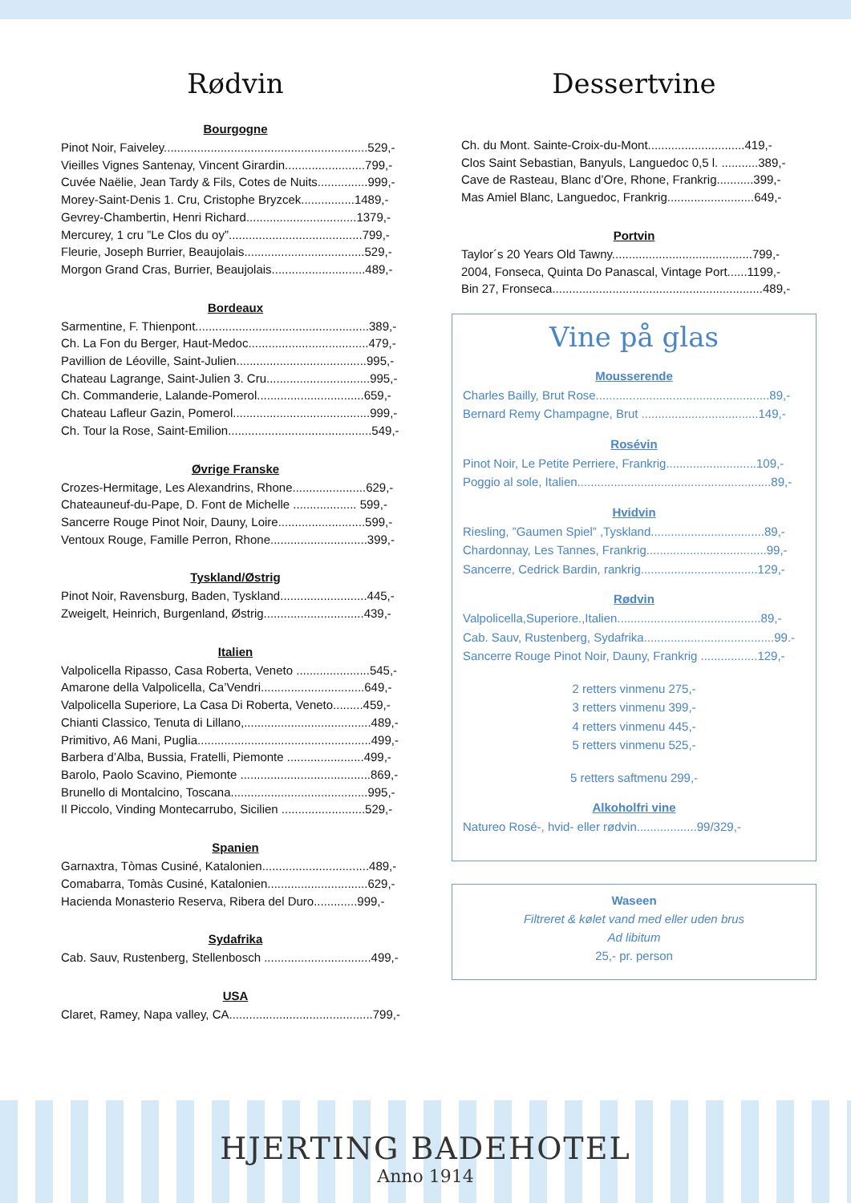Rødvin
Bourgogne
Pinot Noir, Faiveley.............................................................529,-
Vieilles Vignes Santenay, Vincent Girardin........................799,-
Cuvée Naëlie, Jean Tardy & Fils, Cotes de Nuits...............999,-
Morey-Saint-Denis 1. Cru, Cristophe Bryzcek................1489,-
Gevrey-Chambertin, Henri Richard.................................1379,-
Mercurey, 1 cru ”Le Clos du oy”........................................799,-
Fleurie, Joseph Burrier, Beaujolais....................................529,-
Morgon Grand Cras, Burrier, Beaujolais............................489,-
Bordeaux
Sarmentine, F. Thienpont....................................................389,-
Ch. La Fon du Berger, Haut-Medoc....................................479,-
Pavillion de Léoville, Saint-Julien.......................................995,-
Chateau Lagrange, Saint-Julien 3. Cru...............................995,-
Ch. Commanderie, Lalande-Pomerol................................659,-
Chateau Lafleur Gazin, Pomerol.........................................999,-
Ch. Tour la Rose, Saint-Emilion...........................................549,-
Øvrige Franske
Crozes-Hermitage, Les Alexandrins, Rhone......................629,-
Chateauneuf-du-Pape, D. Font de Michelle ................... 599,-
Sancerre Rouge Pinot Noir, Dauny, Loire..........................599,-
Ventoux Rouge, Famille Perron, Rhone.............................399,-
Tyskland/Østrig
Pinot Noir, Ravensburg, Baden, Tyskland..........................445,-
Zweigelt, Heinrich, Burgenland, Østrig..............................439,-
Italien
Valpolicella Ripasso, Casa Roberta, Veneto ......................545,-
Amarone della Valpolicella, Ca’Vendri...............................649,-
Valpolicella Superiore, La Casa Di Roberta, Veneto.........459,-
Chianti Classico, Tenuta di Lillano,......................................489,-
Primitivo, A6 Mani, Puglia....................................................499,-
Barbera d’Alba, Bussia, Fratelli, Piemonte .......................499,-
Barolo, Paolo Scavino, Piemonte .......................................869,-
Brunello di Montalcino, Toscana.........................................995,-
Il Piccolo, Vinding Montecarrubo, Sicilien .........................529,-
Spanien
Garnaxtra, Tòmas Cusiné, Katalonien................................489,-
Comabarra, Tomàs Cusiné, Katalonien..............................629,-
Hacienda Monasterio Reserva, Ribera del Duro.............999,-
Sydafrika
Cab. Sauv, Rustenberg, Stellenbosch ................................499,-
USA
Claret, Ramey, Napa valley, CA...........................................799,-
Dessertvine
Ch. du Mont. Sainte-Croix-du-Mont.............................419,-
Clos Saint Sebastian, Banyuls, Languedoc 0,5 l. ...........389,-
Cave de Rasteau, Blanc d’Ore, Rhone, Frankrig...........399,-
Mas Amiel Blanc, Languedoc, Frankrig..........................649,-
Portvin
Taylor´s 20 Years Old Tawny..........................................799,-
2004, Fonseca, Quinta Do Panascal, Vintage Port......1199,-
Bin 27, Fronseca...............................................................489,-
Vine på glas
Mousserende
Charles Bailly, Brut Rose....................................................89,-
Bernard Remy Champagne, Brut ...................................149,-
Rosévin
Pinot Noir, Le Petite Perriere, Frankrig...........................109,-
Poggio al sole, Italien..........................................................89,-
Hvidvin
Riesling, ”Gaumen Spiel” ,Tyskland..................................89,-
Chardonnay, Les Tannes, Frankrig....................................99,-
Sancerre, Cedrick Bardin, rankrig...................................129,-
Rødvin
Valpolicella,Superiore.,Italien...........................................89,-
Cab. Sauv, Rustenberg, Sydafrika.......................................99.-
Sancerre Rouge Pinot Noir, Dauny, Frankrig .................129,-
2 retters vinmenu 275,-
3 retters vinmenu 399,-
4 retters vinmenu 445,-
5 retters vinmenu 525,-
5 retters saftmenu 299,-
Alkoholfri vine
Natureo Rosé-, hvid- eller rødvin..................99/329,-
Waseen
Filtreret & kølet vand med eller uden brus
Ad libitum
25,- pr. person
HJERTING BADEHOTEL
Anno 1914